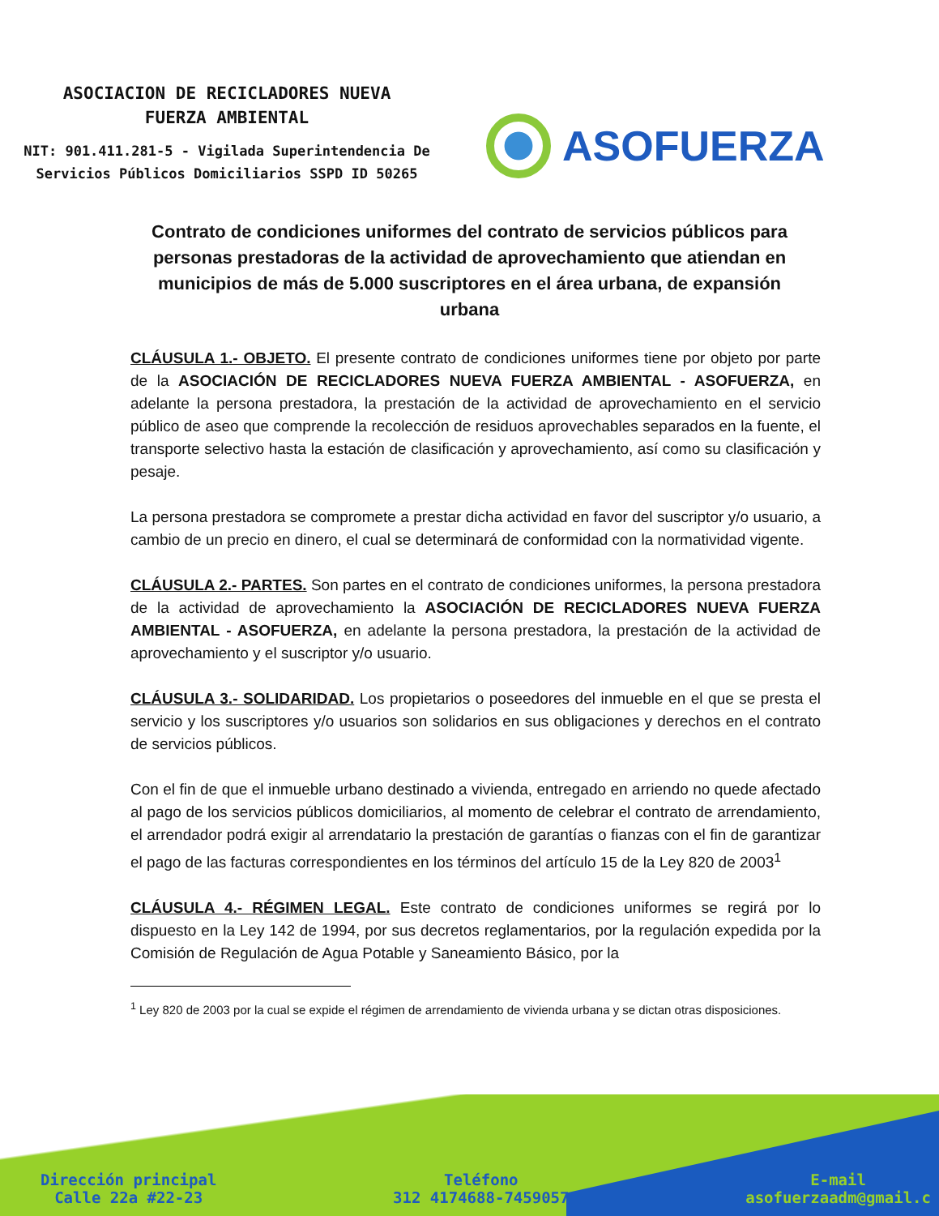ASOCIACION DE RECICLADORES NUEVA
FUERZA AMBIENTAL
NIT: 901.411.281-5 - Vigilada Superintendencia De
Servicios Públicos Domiciliarios SSPD ID 50265
ASOFUERZA
Contrato de condiciones uniformes del contrato de servicios públicos para personas prestadoras de la actividad de aprovechamiento que atiendan en municipios de más de 5.000 suscriptores en el área urbana, de expansión urbana
CLÁUSULA 1.- OBJETO. El presente contrato de condiciones uniformes tiene por objeto por parte de la ASOCIACIÓN DE RECICLADORES NUEVA FUERZA AMBIENTAL - ASOFUERZA, en adelante la persona prestadora, la prestación de la actividad de aprovechamiento en el servicio público de aseo que comprende la recolección de residuos aprovechables separados en la fuente, el transporte selectivo hasta la estación de clasificación y aprovechamiento, así como su clasificación y pesaje.
La persona prestadora se compromete a prestar dicha actividad en favor del suscriptor y/o usuario, a cambio de un precio en dinero, el cual se determinará de conformidad con la normatividad vigente.
CLÁUSULA 2.- PARTES. Son partes en el contrato de condiciones uniformes, la persona prestadora de la actividad de aprovechamiento la ASOCIACIÓN DE RECICLADORES NUEVA FUERZA AMBIENTAL - ASOFUERZA, en adelante la persona prestadora, la prestación de la actividad de aprovechamiento y el suscriptor y/o usuario.
CLÁUSULA 3.- SOLIDARIDAD. Los propietarios o poseedores del inmueble en el que se presta el servicio y los suscriptores y/o usuarios son solidarios en sus obligaciones y derechos en el contrato de servicios públicos.
Con el fin de que el inmueble urbano destinado a vivienda, entregado en arriendo no quede afectado al pago de los servicios públicos domiciliarios, al momento de celebrar el contrato de arrendamiento, el arrendador podrá exigir al arrendatario la prestación de garantías o fianzas con el fin de garantizar el pago de las facturas correspondientes en los términos del artículo 15 de la Ley 820 de 2003<sup>1</sup>
CLÁUSULA 4.- RÉGIMEN LEGAL. Este contrato de condiciones uniformes se regirá por lo dispuesto en la Ley 142 de 1994, por sus decretos reglamentarios, por la regulación expedida por la Comisión de Regulación de Agua Potable y Saneamiento Básico, por la
<sup>1</sup> Ley 820 de 2003 por la cual se expide el régimen de arrendamiento de vivienda urbana y se dictan otras disposiciones.
Dirección principal
Calle 22a #22-23
Teléfono
312 4174688-7459057
E-mail
asofuerzaadm@gmail.c